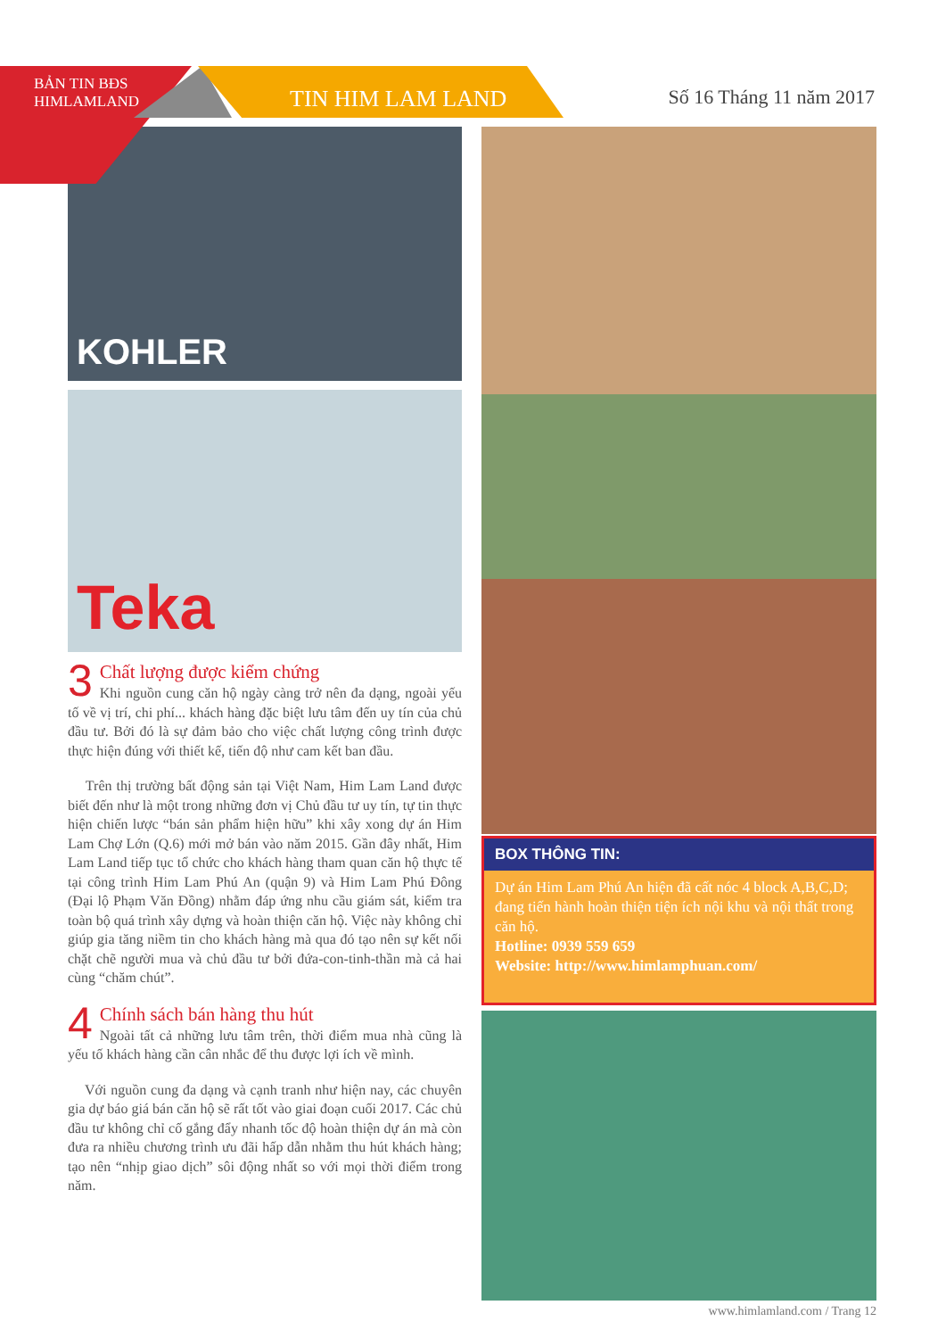BẢN TIN BĐS
HIMLAMLAND
TIN HIM LAM LAND Số 16 Tháng 11 năm 2017
KOHLER
Teka
3
Chất lượng được kiểm chứng
Khi nguồn cung căn hộ ngày càng trở nên đa dạng, ngoài yếu tố về vị trí, chi phí... khách hàng đặc biệt lưu tâm đến uy tín của chủ đầu tư. Bởi đó là sự đảm bảo cho việc chất lượng công trình được thực hiện đúng với thiết kế, tiến độ như cam kết ban đầu.
Trên thị trường bất động sản tại Việt Nam, Him Lam Land được biết đến như là một trong những đơn vị Chủ đầu tư uy tín, tự tin thực hiện chiến lược “bán sản phẩm hiện hữu” khi xây xong dự án Him Lam Chợ Lớn (Q.6) mới mở bán vào năm 2015. Gần đây nhất, Him Lam Land tiếp tục tổ chức cho khách hàng tham quan căn hộ thực tế tại công trình Him Lam Phú An (quận 9) và Him Lam Phú Đông (Đại lộ Phạm Văn Đồng) nhằm đáp ứng nhu cầu giám sát, kiểm tra toàn bộ quá trình xây dựng và hoàn thiện căn hộ. Việc này không chỉ giúp gia tăng niềm tin cho khách hàng mà qua đó tạo nên sự kết nối chặt chẽ người mua và chủ đầu tư bởi đứa-con-tinh-thần mà cả hai cùng “chăm chút”.
4
Chính sách bán hàng thu hút
Ngoài tất cả những lưu tâm trên, thời điểm mua nhà cũng là yếu tố khách hàng cần cân nhắc để thu được lợi ích về mình.
Với nguồn cung đa dạng và cạnh tranh như hiện nay, các chuyên gia dự báo giá bán căn hộ sẽ rất tốt vào giai đoạn cuối 2017. Các chủ đầu tư không chỉ cố gắng đẩy nhanh tốc độ hoàn thiện dự án mà còn đưa ra nhiều chương trình ưu đãi hấp dẫn nhằm thu hút khách hàng; tạo nên “nhịp giao dịch” sôi động nhất so với mọi thời điểm trong năm.
BOX THÔNG TIN:
Dự án Him Lam Phú An hiện đã cất nóc 4 block A,B,C,D; đang tiến hành hoàn thiện tiện ích nội khu và nội thất trong căn hộ.
Hotline: 0939 559 659
Website: http://www.himlamphuan.com/
www.himlamland.com / Trang 12